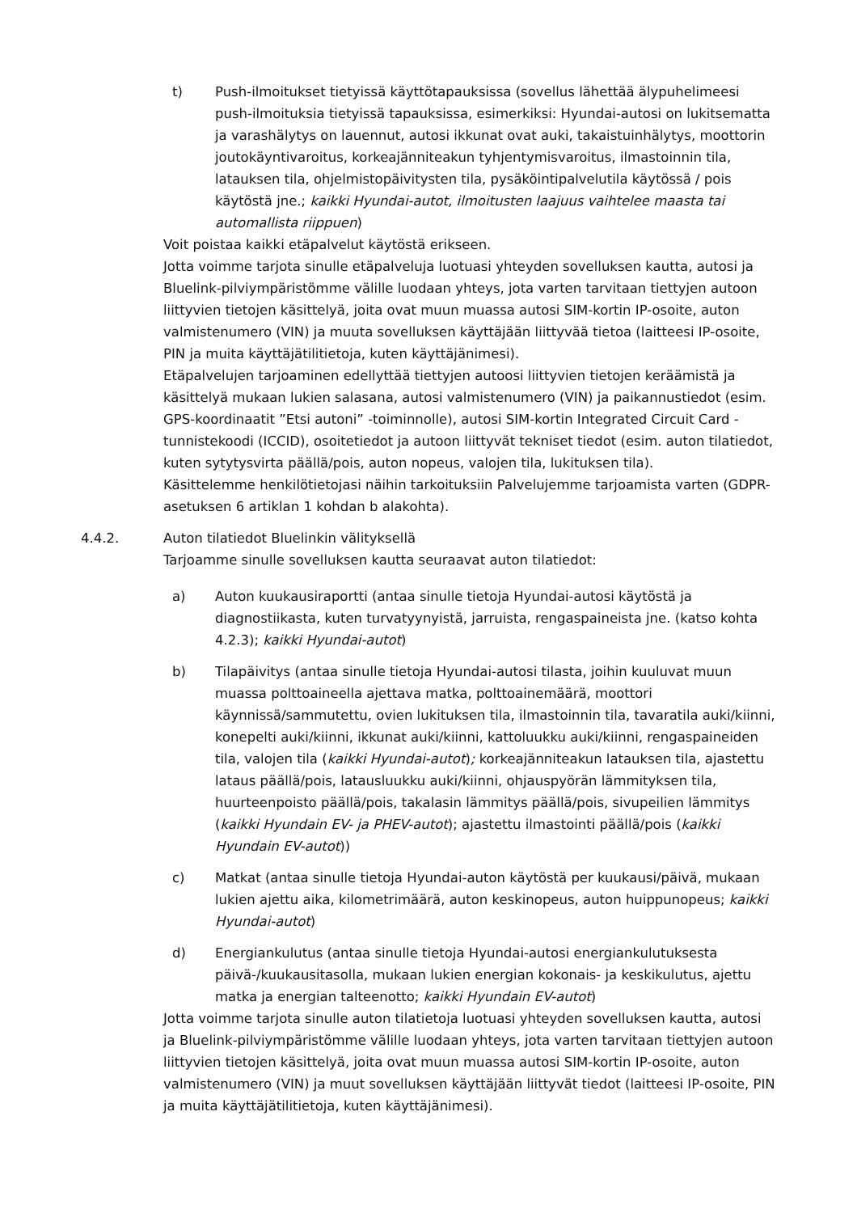t) Push-ilmoitukset tietyissä käyttötapauksissa (sovellus lähettää älypuhelimeesi push-ilmoituksia tietyissä tapauksissa, esimerkiksi: Hyundai-autosi on lukitsematta ja varashälytys on lauennut, autosi ikkunat ovat auki, takaistuinhälytys, moottorin joutokäyntivaroitus, korkeajänniteakun tyhjentymisvaroitus, ilmastoinnin tila, latauksen tila, ohjelmistopäivitysten tila, pysäköintipalvelutila käytössä / pois käytöstä jne.; kaikki Hyundai-autot, ilmoitusten laajuus vaihtelee maasta tai automallista riippuen)
Voit poistaa kaikki etäpalvelut käytöstä erikseen.
Jotta voimme tarjota sinulle etäpalveluja luotuasi yhteyden sovelluksen kautta, autosi ja Bluelink-pilviympäristömme välille luodaan yhteys, jota varten tarvitaan tiettyjen autoon liittyvien tietojen käsittelyä, joita ovat muun muassa autosi SIM-kortin IP-osoite, auton valmistenumero (VIN) ja muuta sovelluksen käyttäjään liittyvää tietoa (laitteesi IP-osoite, PIN ja muita käyttäjätilitietoja, kuten käyttäjänimesi).
Etäpalvelujen tarjoaminen edellyttää tiettyjen autoosi liittyvien tietojen keräämistä ja käsittelyä mukaan lukien salasana, autosi valmistenumero (VIN) ja paikannustiedot (esim. GPS-koordinaatit ”Etsi autoni” -toiminnolle), autosi SIM-kortin Integrated Circuit Card -tunnistekoodi (ICCID), osoitetiedot ja autoon liittyvät tekniset tiedot (esim. auton tilatiedot, kuten sytytysvirta päällä/pois, auton nopeus, valojen tila, lukituksen tila).
Käsittelemme henkilötietojasi näihin tarkoituksiin Palvelujemme tarjoamista varten (GDPR-asetuksen 6 artiklan 1 kohdan b alakohta).
4.4.2. Auton tilatiedot Bluelinkin välityksellä
Tarjoamme sinulle sovelluksen kautta seuraavat auton tilatiedot:
a) Auton kuukausiraportti (antaa sinulle tietoja Hyundai-autosi käytöstä ja diagnostiikasta, kuten turvatyynyistä, jarruista, rengaspaineista jne. (katso kohta 4.2.3); kaikki Hyundai-autot)
b) Tilapäivitys (antaa sinulle tietoja Hyundai-autosi tilasta, joihin kuuluvat muun muassa polttoaineella ajettava matka, polttoainemäärä, moottori käynnissä/sammutettu, ovien lukituksen tila, ilmastoinnin tila, tavaratila auki/kiinni, konepelti auki/kiinni, ikkunat auki/kiinni, kattoluukku auki/kiinni, rengaspaineiden tila, valojen tila (kaikki Hyundai-autot); korkeajänniteakun latauksen tila, ajastettu lataus päällä/pois, latausluukku auki/kiinni, ohjauspyörän lämmityksen tila, huurteenpoisto päällä/pois, takalasin lämmitys päällä/pois, sivupeilien lämmitys (kaikki Hyundain EV- ja PHEV-autot); ajastettu ilmastointi päällä/pois (kaikki Hyundain EV-autot))
c) Matkat (antaa sinulle tietoja Hyundai-auton käytöstä per kuukausi/päivä, mukaan lukien ajettu aika, kilometrimäärä, auton keskinopeus, auton huippunopeus; kaikki Hyundai-autot)
d) Energiankulutus (antaa sinulle tietoja Hyundai-autosi energiankulutuksesta päivä-/kuukausitasolla, mukaan lukien energian kokonais- ja keskikulutus, ajettu matka ja energian talteenotto; kaikki Hyundain EV-autot)
Jotta voimme tarjota sinulle auton tilatietoja luotuasi yhteyden sovelluksen kautta, autosi ja Bluelink-pilviympäristömme välille luodaan yhteys, jota varten tarvitaan tiettyjen autoon liittyvien tietojen käsittelyä, joita ovat muun muassa autosi SIM-kortin IP-osoite, auton valmistenumero (VIN) ja muut sovelluksen käyttäjään liittyvät tiedot (laitteesi IP-osoite, PIN ja muita käyttäjätilitietoja, kuten käyttäjänimesi).